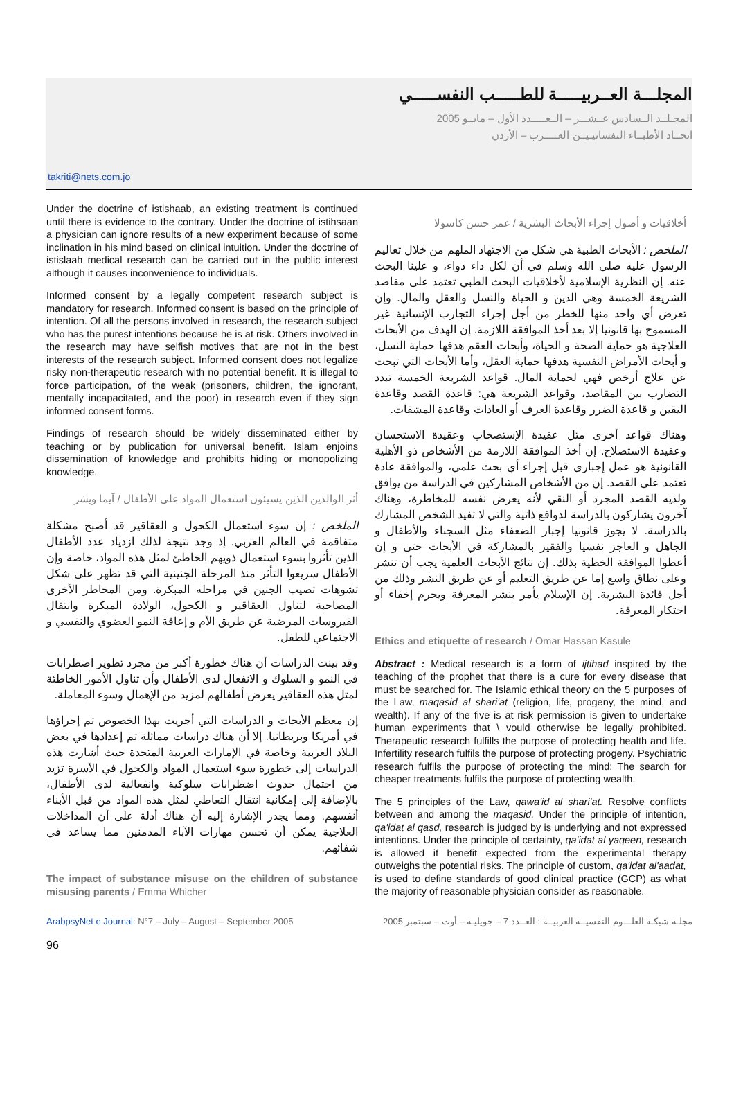المجلـــة العــربيـــــة للطـــــب النفســـــي
المجـلــد الــسادس عــشـــر – الــعـــــدد الأول – مايــو 2005
اتحــاد الأطبــاء النفسانيـيــن العـــــرب – الأردن
takriti@nets.com.jo
Under the doctrine of istishaab, an existing treatment is continued until there is evidence to the contrary. Under the doctrine of istihsaan a physician can ignore results of a new experiment because of some inclination in his mind based on clinical intuition. Under the doctrine of istislaah medical research can be carried out in the public interest although it causes inconvenience to individuals.
Informed consent by a legally competent research subject is mandatory for research. Informed consent is based on the principle of intention. Of all the persons involved in research, the research subject who has the purest intentions because he is at risk. Others involved in the research may have selfish motives that are not in the best interests of the research subject. Informed consent does not legalize risky non-therapeutic research with no potential benefit. It is illegal to force participation, of the weak (prisoners, children, the ignorant, mentally incapacitated, and the poor) in research even if they sign informed consent forms.
Findings of research should be widely disseminated either by teaching or by publication for universal benefit. Islam enjoins dissemination of knowledge and prohibits hiding or monopolizing knowledge.
أثر الوالدين الذين يسيئون استعمال المواد على الأطفال / آيما ويشر
الملخص : إن سوء استعمال الكحول و العقاقير قد أصبح مشكلة متفاقمة في العالم العربي. إذ وجد نتيجة لذلك ازدياد عدد الأطفال الذين تأثروا بسوء استعمال ذويهم الخاطئ لمثل هذه المواد، خاصة وإن الأطفال سريعوا التأثر منذ المرحلة الجنينية التي قد تظهر على شكل تشوهات تصيب الجنين في مراحله المبكرة. ومن المخاطر الأخرى المصاحبة لتناول العقاقير و الكحول، الولادة المبكرة وانتقال الفيروسات المرضية عن طريق الأم و إعاقة النمو العضوي والنفسي و الاجتماعي للطفل.
وقد بينت الدراسات أن هناك خطورة أكبر من مجرد تطوير اضطرابات في النمو و السلوك و الانفعال لدى الأطفال وأن تناول الأمور الخاطئة لمثل هذه العقاقير يعرض أطفالهم لمزيد من الإهمال وسوء المعاملة.
إن معظم الأبحاث و الدراسات التي أجريت بهذا الخصوص تم إجراؤها في أمريكا وبريطانيا. إلا أن هناك دراسات مماثلة تم إعدادها في بعض البلاد العربية وخاصة في الإمارات العربية المتحدة حيث أشارت هذه الدراسات إلى خطورة سوء استعمال المواد والكحول في الأسرة تزيد من احتمال حدوث اضطرابات سلوكية وانفعالية لدى الأطفال، بالإضافة إلى إمكانية انتقال التعاطي لمثل هذه المواد من قبل الأبناء أنفسهم. ومما يجدر الإشارة إليه أن هناك أدلة على أن المداخلات العلاجية يمكن أن تحسن مهارات الآباء المدمنين مما يساعد في شفائهم.
The impact of substance misuse on the children of substance misusing parents / Emma Whicher
أخلاقيات و أصول إجراء الأبحاث البشرية / عمر حسن كاسولا
الملخص : الأبحاث الطبية هي شكل من الاجتهاد الملهم من خلال تعاليم الرسول عليه صلى الله وسلم في أن لكل داء دواء، و علينا البحث عنه. إن النظرية الإسلامية لأخلاقيات البحث الطبي تعتمد على مقاصد الشريعة الخمسة وهي الدين و الحياة والنسل والعقل والمال. وإن تعرض أي واحد منها للخطر من أجل إجراء التجارب الإنسانية غير المسموح بها قانونيا إلا بعد أخذ الموافقة اللازمة. إن الهدف من الأبحاث العلاجية هو حماية الصحة و الحياة، وأبحاث العقم هدفها حماية النسل، و أبحاث الأمراض النفسية هدفها حماية العقل، وأما الأبحاث التي تبحث عن علاج أرخص فهي لحماية المال. قواعد الشريعة الخمسة تبدد التضارب بين المقاصد، وقواعد الشريعة هي: قاعدة القصد وقاعدة اليقين و قاعدة الضرر وقاعدة العرف أو العادات وقاعدة المشقات.
وهناك قواعد أخرى مثل عقيدة الإستصحاب وعقيدة الاستحسان وعقيدة الاستصلاح. إن أخذ الموافقة اللازمة من الأشخاص ذو الأهلية القانونية هو عمل إجباري قبل إجراء أي بحث علمي، والموافقة عادة تعتمد على القصد. إن من الأشخاص المشاركين في الدراسة من يوافق ولديه القصد المجرد أو النقي لأنه يعرض نفسه للمخاطرة، وهناك آخرون يشاركون بالدراسة لدوافع ذاتية والتي لا تفيد الشخص المشارك بالدراسة. لا يجوز قانونيا إجبار الضعفاء مثل السجناء والأطفال و الجاهل و العاجز نفسيا والفقير بالمشاركة في الأبحاث حتى و إن أعطوا الموافقة الخطية بذلك. إن نتائج الأبحاث العلمية يجب أن تنشر وعلى نطاق واسع إما عن طريق التعليم أو عن طريق النشر وذلك من أجل فائدة البشرية. إن الإسلام يأمر بنشر المعرفة ويحرم إخفاء أو احتكار المعرفة.
Ethics and etiquette of research / Omar Hassan Kasule
Abstract : Medical research is a form of ijtihad inspired by the teaching of the prophet that there is a cure for every disease that must be searched for. The Islamic ethical theory on the 5 purposes of the Law, maqasid al shari'at (religion, life, progeny, the mind, and wealth). If any of the five is at risk permission is given to undertake human experiments that \ vould otherwise be legally prohibited. Therapeutic research fulfills the purpose of protecting health and life. Infertility research fulfils the purpose of protecting progeny. Psychiatric research fulfils the purpose of protecting the mind: The search for cheaper treatments fulfils the purpose of protecting wealth.
The 5 principles of the Law, qawa'id al shari'at. Resolve conflicts between and among the maqasid. Under the principle of intention, qa'idat al qasd, research is judged by is underlying and not expressed intentions. Under the principle of certainty, qa'idat al yaqeen, research is allowed if benefit expected from the experimental therapy outweighs the potential risks. The principle of custom, qa'idat al'aadat, is used to define standards of good clinical practice (GCP) as what the majority of reasonable physician consider as reasonable.
ArabpsyNet e.Journal: N°7 – July – August – September 2005 مجلـة شبكـة العلـــوم النفسيــة العربيــة : العــدد 7 – جويليـة – أوت – سبتمبر 2005
96